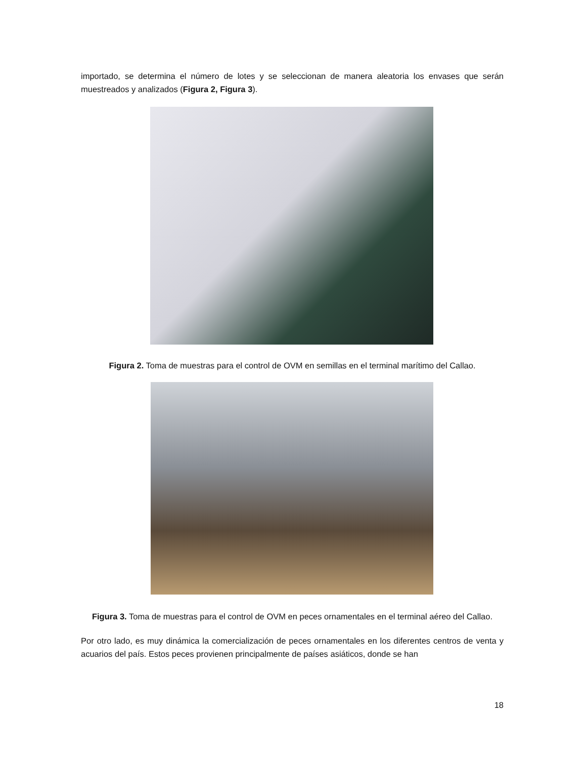importado, se determina el número de lotes y se seleccionan de manera aleatoria los envases que serán muestreados y analizados (Figura 2, Figura 3).
Figura 2. Toma de muestras para el control de OVM en semillas en el terminal marítimo del Callao.
Figura 3. Toma de muestras para el control de OVM en peces ornamentales en el terminal aéreo del Callao.
Por otro lado, es muy dinámica la comercialización de peces ornamentales en los diferentes centros de venta y acuarios del país. Estos peces provienen principalmente de países asiáticos, donde se han
18